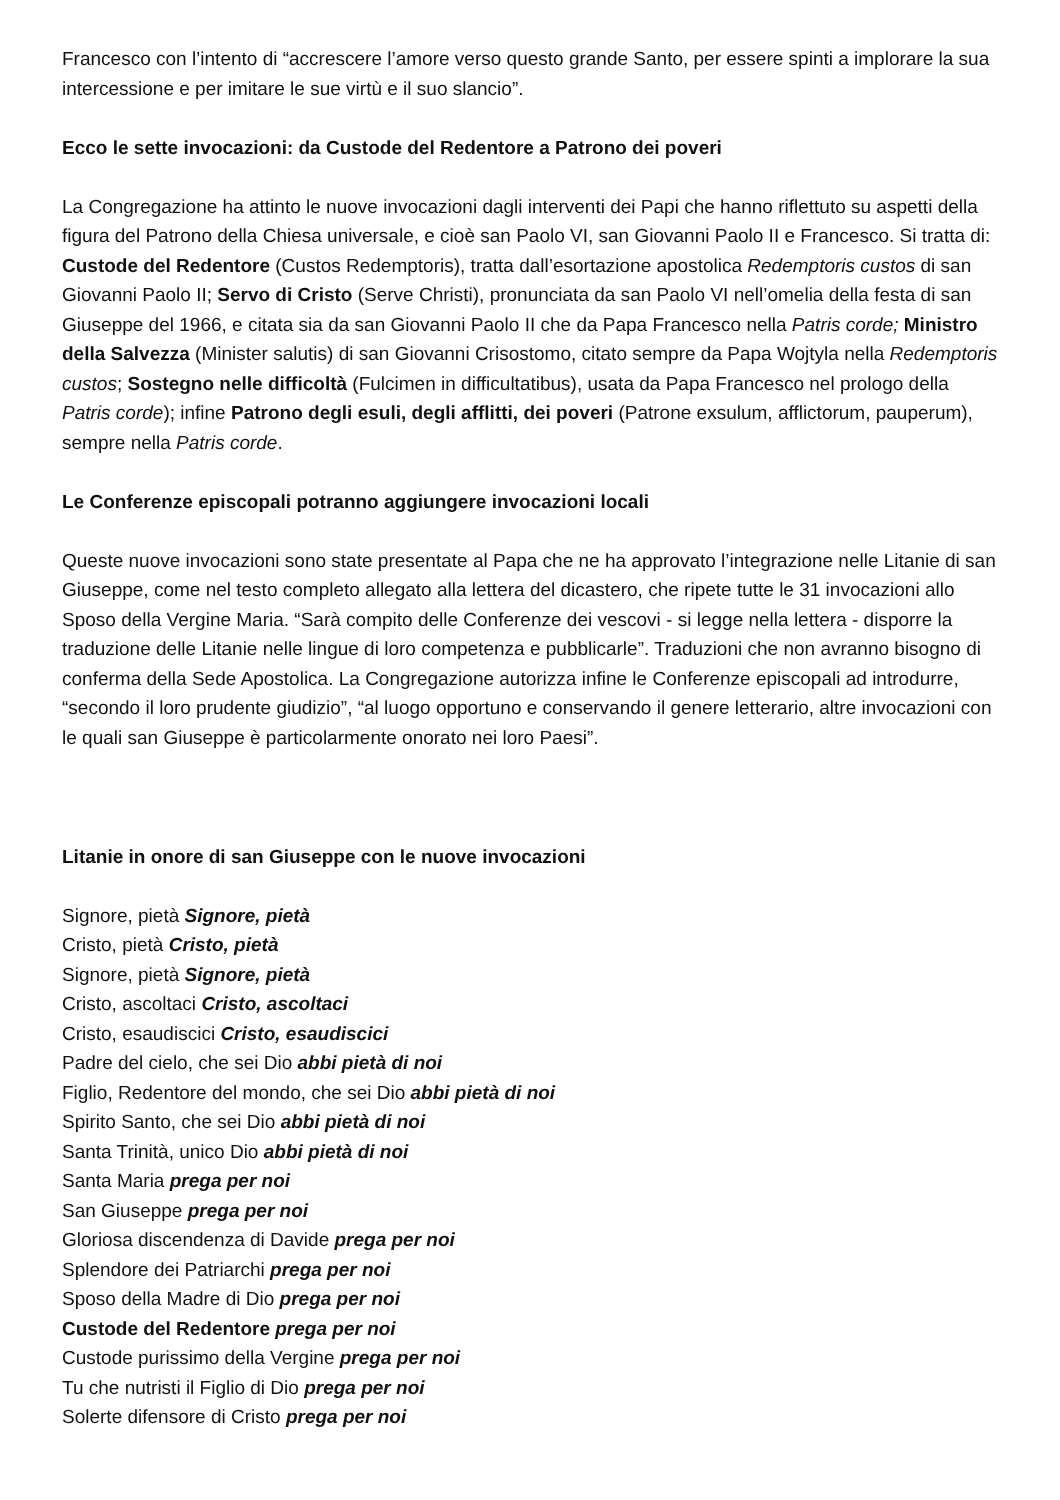Francesco con l’intento di “accrescere l’amore verso questo grande Santo, per essere spinti a implorare la sua intercessione e per imitare le sue virtù e il suo slancio”.
Ecco le sette invocazioni: da Custode del Redentore a Patrono dei poveri
La Congregazione ha attinto le nuove invocazioni dagli interventi dei Papi che hanno riflettuto su aspetti della figura del Patrono della Chiesa universale, e cioè san Paolo VI, san Giovanni Paolo II e Francesco. Si tratta di: Custode del Redentore (Custos Redemptoris), tratta dall’esortazione apostolica Redemptoris custos di san Giovanni Paolo II; Servo di Cristo (Serve Christi), pronunciata da san Paolo VI nell’omelia della festa di san Giuseppe del 1966, e citata sia da san Giovanni Paolo II che da Papa Francesco nella Patris corde; Ministro della Salvezza (Minister salutis) di san Giovanni Crisostomo, citato sempre da Papa Wojtyla nella Redemptoris custos; Sostegno nelle difficoltà (Fulcimen in difficultatibus), usata da Papa Francesco nel prologo della Patris corde); infine Patrono degli esuli, degli afflitti, dei poveri (Patrone exsulum, afflictorum, pauperum), sempre nella Patris corde.
Le Conferenze episcopali potranno aggiungere invocazioni locali
Queste nuove invocazioni sono state presentate al Papa che ne ha approvato l’integrazione nelle Litanie di san Giuseppe, come nel testo completo allegato alla lettera del dicastero, che ripete tutte le 31 invocazioni allo Sposo della Vergine Maria. “Sarà compito delle Conferenze dei vescovi - si legge nella lettera - disporre la traduzione delle Litanie nelle lingue di loro competenza e pubblicarle”. Traduzioni che non avranno bisogno di conferma della Sede Apostolica. La Congregazione autorizza infine le Conferenze episcopali ad introdurre, “secondo il loro prudente giudizio”, “al luogo opportuno e conservando il genere letterario, altre invocazioni con le quali san Giuseppe è particolarmente onorato nei loro Paesi”.
Litanie in onore di san Giuseppe con le nuove invocazioni
Signore, pietà Signore, pietà
Cristo, pietà Cristo, pietà
Signore, pietà Signore, pietà
Cristo, ascoltaci Cristo, ascoltaci
Cristo, esaudiscici Cristo, esaudiscici
Padre del cielo, che sei Dio abbi pietà di noi
Figlio, Redentore del mondo, che sei Dio abbi pietà di noi
Spirito Santo, che sei Dio abbi pietà di noi
Santa Trinità, unico Dio abbi pietà di noi
Santa Maria prega per noi
San Giuseppe prega per noi
Gloriosa discendenza di Davide prega per noi
Splendore dei Patriarchi prega per noi
Sposo della Madre di Dio prega per noi
Custode del Redentore prega per noi
Custode purissimo della Vergine prega per noi
Tu che nutristi il Figlio di Dio prega per noi
Solerte difensore di Cristo prega per noi